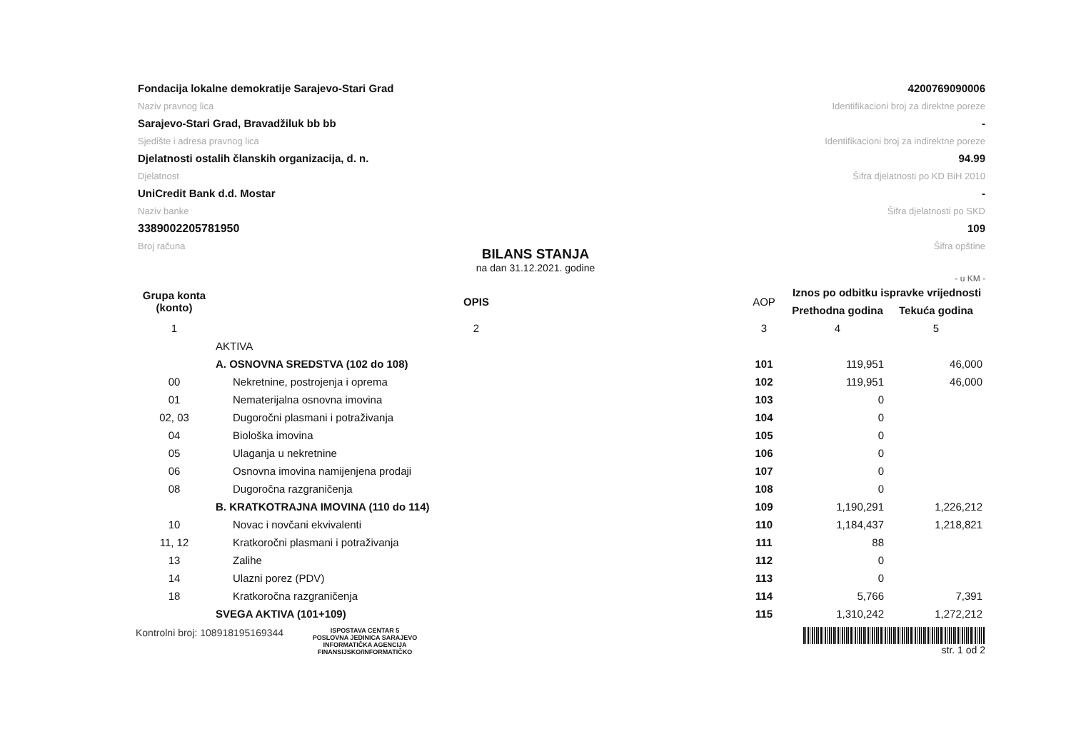Fondacija lokalne demokratije Sarajevo-Stari Grad
Naziv pravnog lica
Sarajevo-Stari Grad, Bravadžiluk bb bb
Sjedište i adresa pravnog lica
Djelatnosti ostalih članskih organizacija, d. n.
Djelatnost
UniCredit Bank d.d. Mostar
Naziv banke
3389002205781950
Broj računa
4200769090006
Identifikacioni broj za direktne poreze
-
Identifikacioni broj za indirektne poreze
94.99
Šifra djelatnosti po KD BiH 2010
-
Šifra djelatnosti po SKD
109
Šifra opštine
BILANS STANJA
na dan 31.12.2021. godine
- u KM -
| Grupa konta (konto) | OPIS | AOP | Iznos po odbitku ispravke vrijednosti | |
| --- | --- | --- | --- | --- |
| | | | Prethodna godina | Tekuća godina |
| 1 | 2 | 3 | 4 | 5 |
| | AKTIVA | | | |
| | A. OSNOVNA SREDSTVA (102 do 108) | 101 | 119,951 | 46,000 |
| 00 | Nekretnine, postrojenja i oprema | 102 | 119,951 | 46,000 |
| 01 | Nematerijalna osnovna imovina | 103 | 0 | |
| 02, 03 | Dugoročni plasmani i potraživanja | 104 | 0 | |
| 04 | Biološka imovina | 105 | 0 | |
| 05 | Ulaganja u nekretnine | 106 | 0 | |
| 06 | Osnovna imovina namijenjena prodaji | 107 | 0 | |
| 08 | Dugoročna razgraničenja | 108 | 0 | |
| | B. KRATKOTRAJNA IMOVINA (110 do 114) | 109 | 1,190,291 | 1,226,212 |
| 10 | Novac i novčani ekvivalenti | 110 | 1,184,437 | 1,218,821 |
| 11, 12 | Kratkoročni plasmani i potraživanja | 111 | 88 | |
| 13 | Zalihe | 112 | 0 | |
| 14 | Ulazni porez (PDV) | 113 | 0 | |
| 18 | Kratkoročna razgraničenja | 114 | 5,766 | 7,391 |
| | SVEGA AKTIVA (101+109) | 115 | 1,310,242 | 1,272,212 |
Kontrolni broj: 108918195169344
ISPOSTAVA CENTAR 5
POSLOVNA JEDINICA SARAJEVO
INFORMATIČKA AGENCIJA
FINANSIJSKO/INFORMATIČKO
str. 1 od 2